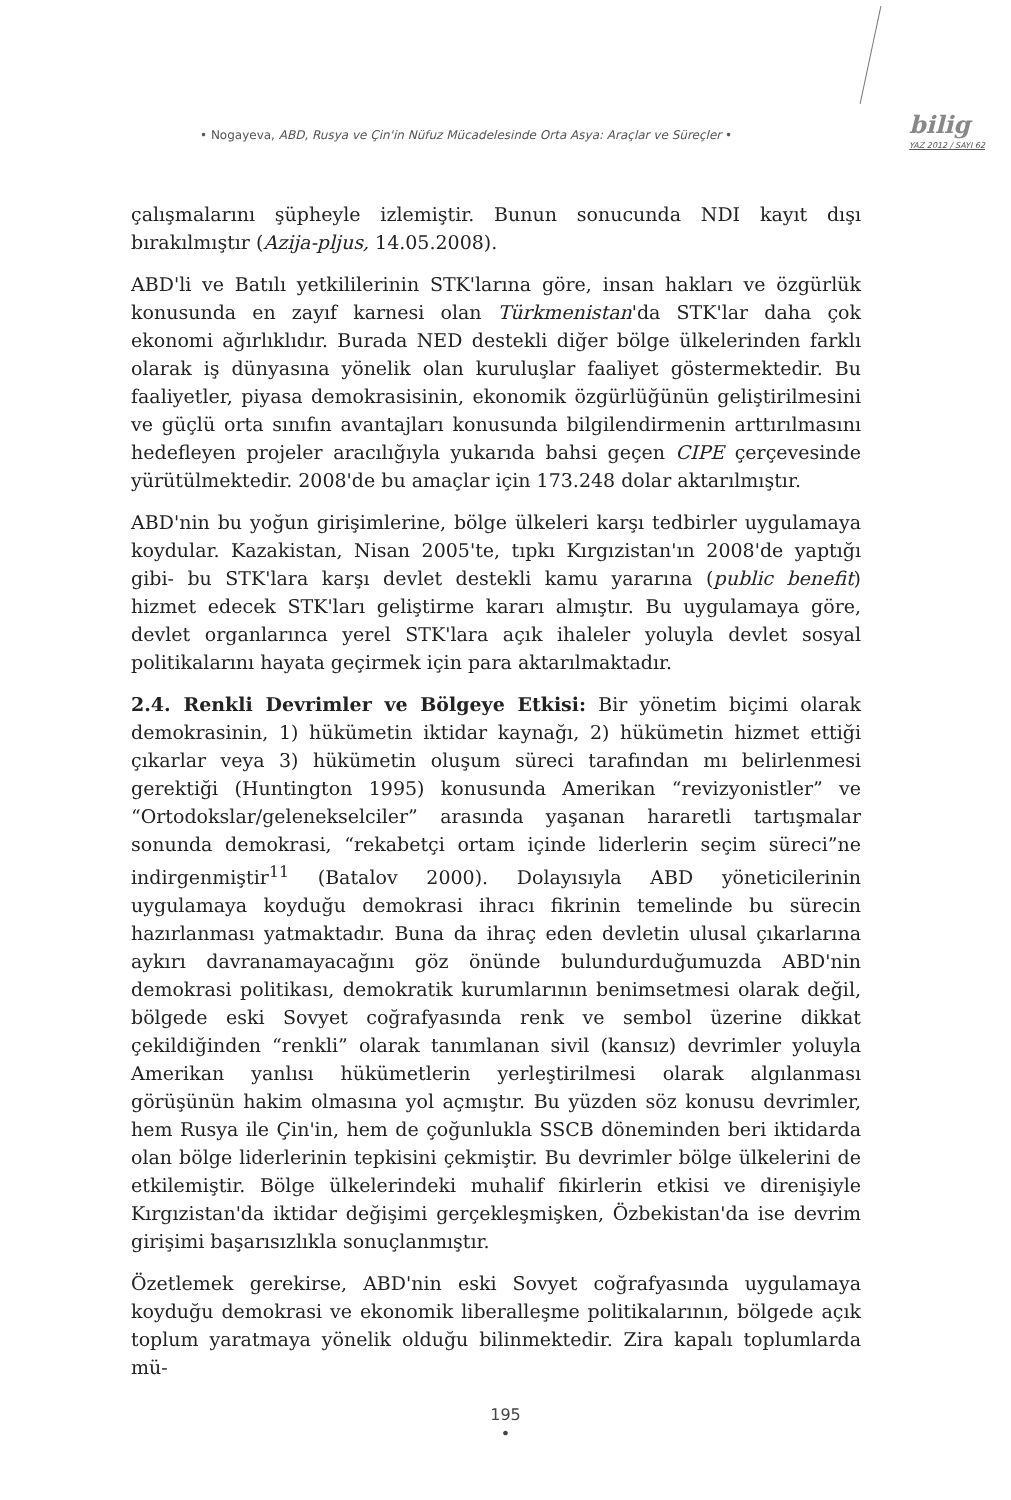• Nogayeva, ABD, Rusya ve Çin'in Nüfuz Mücadelesinde Orta Asya: Araçlar ve Süreçler •
bilig
YAZ 2012 / SAYI 62
çalışmalarını şüpheyle izlemiştir. Bunun sonucunda NDI kayıt dışı bırakılmıştır (Azija-pljus, 14.05.2008).
ABD'li ve Batılı yetkililerinin STK'larına göre, insan hakları ve özgürlük konusunda en zayıf karnesi olan Türkmenistan'da STK'lar daha çok ekonomi ağırlıklıdır. Burada NED destekli diğer bölge ülkelerinden farklı olarak iş dünyasına yönelik olan kuruluşlar faaliyet göstermektedir. Bu faaliyetler, piyasa demokrasisinin, ekonomik özgürlüğünün geliştirilmesini ve güçlü orta sınıfın avantajları konusunda bilgilendirmenin arttırılmasını hedefleyen projeler aracılığıyla yukarıda bahsi geçen CIPE çerçevesinde yürütülmektedir. 2008'de bu amaçlar için 173.248 dolar aktarılmıştır.
ABD'nin bu yoğun girişimlerine, bölge ülkeleri karşı tedbirler uygulamaya koydular. Kazakistan, Nisan 2005'te, tıpkı Kırgızistan'ın 2008'de yaptığı gibi- bu STK'lara karşı devlet destekli kamu yararına (public benefit) hizmet edecek STK'ları geliştirme kararı almıştır. Bu uygulamaya göre, devlet organlarınca yerel STK'lara açık ihaleler yoluyla devlet sosyal politikalarını hayata geçirmek için para aktarılmaktadır.
2.4. Renkli Devrimler ve Bölgeye Etkisi: Bir yönetim biçimi olarak demokrasinin, 1) hükümetin iktidar kaynağı, 2) hükümetin hizmet ettiği çıkarlar veya 3) hükümetin oluşum süreci tarafından mı belirlenmesi gerektiği (Huntington 1995) konusunda Amerikan “revizyonistler” ve “Ortodokslar/gelenekselciler” arasında yaşanan hararetli tartışmalar sonunda demokrasi, “rekabetçi ortam içinde liderlerin seçim süreci”ne indirgenmiştir<sup>11</sup> (Batalov 2000). Dolayısıyla ABD yöneticilerinin uygulamaya koyduğu demokrasi ihracı fikrinin temelinde bu sürecin hazırlanması yatmaktadır. Buna da ihraç eden devletin ulusal çıkarlarına aykırı davranamayacağını göz önünde bulundurduğumuzda ABD'nin demokrasi politikası, demokratik kurumlarının benimsetmesi olarak değil, bölgede eski Sovyet coğrafyasında renk ve sembol üzerine dikkat çekildiğinden “renkli” olarak tanımlanan sivil (kansız) devrimler yoluyla Amerikan yanlısı hükümetlerin yerleştirilmesi olarak algılanması görüşünün hakim olmasına yol açmıştır. Bu yüzden söz konusu devrimler, hem Rusya ile Çin'in, hem de çoğunlukla SSCB döneminden beri iktidarda olan bölge liderlerinin tepkisini çekmiştir. Bu devrimler bölge ülkelerini de etkilemiştir. Bölge ülkelerindeki muhalif fikirlerin etkisi ve direnişiyle Kırgızistan'da iktidar değişimi gerçekleşmişken, Özbekistan'da ise devrim girişimi başarısızlıkla sonuçlanmıştır.
Özetlemek gerekirse, ABD'nin eski Sovyet coğrafyasında uygulamaya koyduğu demokrasi ve ekonomik liberalleşme politikalarının, bölgede açık toplum yaratmaya yönelik olduğu bilinmektedir. Zira kapalı toplumlarda mü-
195
•